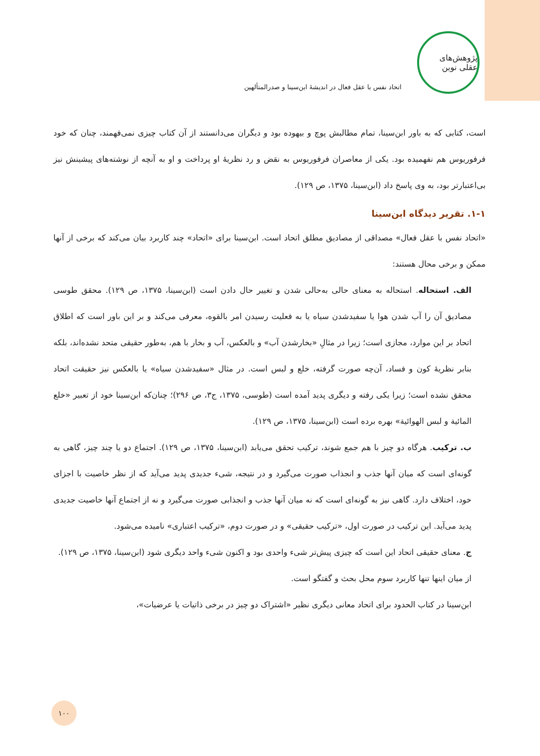پژوهش‌های عقلی نوین
اتحاد نفس با عقل فعال در اندیشهٔ ابن‌سینا و صدرالمتألهین
است، کتابی که به باور ابن‌سینا، تمام مطالبش پوچ و بیهوده بود و دیگران می‌دانستند از آن کتاب چیزی نمی‌فهمند، چنان که خود فرفوریوس هم نفهمیده بود. یکی از معاصران فرفوریوس به نقض و رد نظریهٔ او پرداخت و او به آنچه از نوشته‌های پیشینش نیز بی‌اعتبارتر بود، به وی پاسخ داد (ابن‌سینا، ۱۳۷۵، ص ۱۲۹).
۱-۱. تقریر دیدگاه ابن‌سینا
«اتحاد نفس با عقل فعال» مصداقی از مصادیق مطلق اتحاد است. ابن‌سینا برای «اتحاد» چند کاربرد بیان می‌کند که برخی از آنها ممکن و برخی محال هستند:
الف. استحاله. استحاله به معنای حالی به‌حالی شدن و تغییر حال دادن است (ابن‌سینا، ۱۳۷۵، ص ۱۲۹). محقق طوسی مصادیق آن را آب شدن هوا یا سفیدشدن سیاه یا به فعلیت رسیدن امر بالقوه، معرفی می‌کند و بر این باور است که اطلاق اتحاد بر این موارد، مجازی است؛ زیرا در مثالِ «بخارشدن آب» و بالعکس، آب و بخار با هم، به‌طور حقیقی متحد نشده‌اند، بلکه بنابر نظریهٔ کون و فساد، آن‌چه صورت گرفته، خلع و لبس است. در مثال «سفیدشدن سیاه» یا بالعکس نیز حقیقت اتحاد محقق نشده است؛ زیرا یکی رفته و دیگری پدید آمده است (طوسی، ۱۳۷۵، ج۳، ص ۲۹۶)؛ چنان‌که ابن‌سینا خود از تعبیر «خلع المائیة و لبس الهوائیة» بهره برده است (ابن‌سینا، ۱۳۷۵، ص ۱۲۹).
ب. ترکیب. هرگاه دو چیز با هم جمع شوند، ترکیب تحقق می‌یابد (ابن‌سینا، ۱۳۷۵، ص ۱۲۹). اجتماع دو یا چند چیز، گاهی به گونه‌ای است که میان آنها جذب و انجذاب صورت می‌گیرد و در نتیجه، شیء جدیدی پدید می‌آید که از نظر خاصیت با اجزای خود، اختلاف دارد. گاهی نیز به گونه‌ای است که نه میان آنها جذب و انجذابی صورت می‌گیرد و نه از اجتماع آنها خاصیت جدیدی پدید می‌آید. این ترکیب در صورت اول، «ترکیب حقیقی» و در صورت دوم، «ترکیب اعتباری» نامیده می‌شود.
ج. معنای حقیقی اتحاد این است که چیزی پیش‌تر شیء واحدی بود و اکنون شیء واحد دیگری شود (ابن‌سینا، ۱۳۷۵، ص ۱۲۹).
از میان اینها تنها کاربرد سوم محل بحث و گفتگو است.
ابن‌سینا در کتاب الحدود برای اتحاد معانی دیگری نظیر «اشتراک دو چیز در برخی ذاتیات یا عرضیات»،
۱۰۰